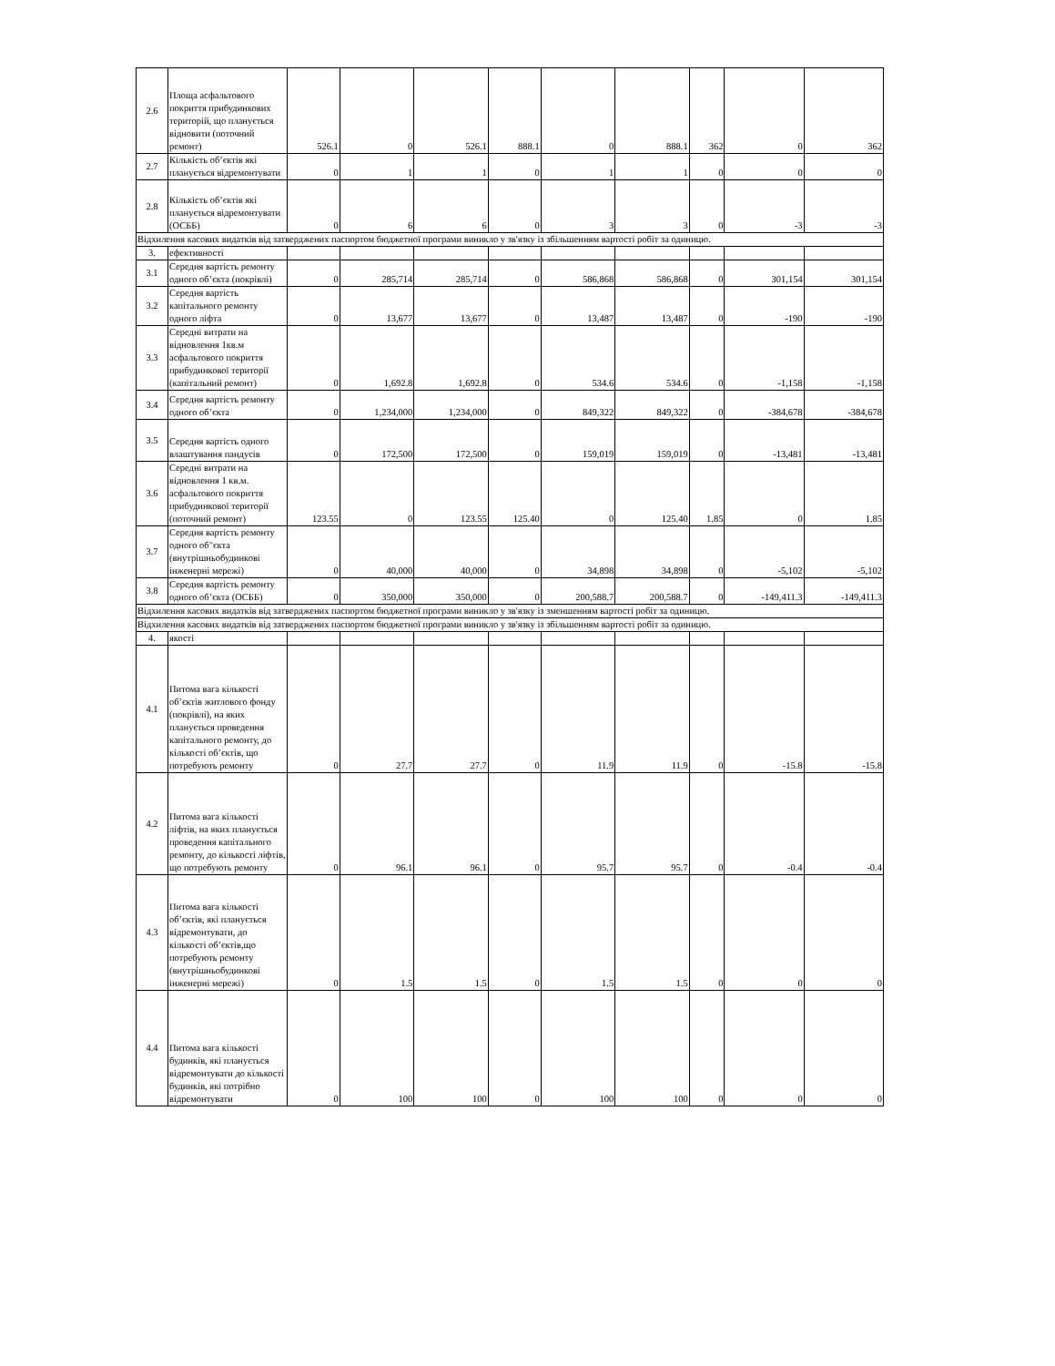| 2.6 | Площа асфальтового покриття прибудинкових територій, що планується відновити (поточний ремонт) | 526.1 | 0 | 526.1 | 888.1 | 0 | 888.1 | 362 | 0 | 362 |
| 2.7 | Кількість об’єктів які планується відремонтувати | 0 | 1 | 1 | 0 | 1 | 1 | 0 | 0 | 0 |
| 2.8 | Кількість об’єктів які планується відремонтувати (ОСББ) | 0 | 6 | 6 | 0 | 3 | 3 | 0 | -3 | -3 |
| Відхилення касових видатків від затверджених паспортом бюджетної програми виникло у зв'язку із збільшенням вартості робіт за одиницю. | | | | | | | | | | |
| 3. | ефективності | | | | | | | | | |
| 3.1 | Середня вартість ремонту одного об’єкта (покрівлі) | 0 | 285,714 | 285,714 | 0 | 586,868 | 586,868 | 0 | 301,154 | 301,154 |
| 3.2 | Середня вартість капітального ремонту одного ліфта | 0 | 13,677 | 13,677 | 0 | 13,487 | 13,487 | 0 | -190 | -190 |
| 3.3 | Середні витрати на відновлення 1кв.м асфальтового покриття прибудинкової території (капітальний ремонт) | 0 | 1,692.8 | 1,692.8 | 0 | 534.6 | 534.6 | 0 | -1,158 | -1,158 |
| 3.4 | Середня вартість ремонту одного об’єкта | 0 | 1,234,000 | 1,234,000 | 0 | 849,322 | 849,322 | 0 | -384,678 | -384,678 |
| 3.5 | Середня вартість одного влаштування пандусів | 0 | 172,500 | 172,500 | 0 | 159,019 | 159,019 | 0 | -13,481 | -13,481 |
| 3.6 | Середні витрати на відновлення 1 кв.м. асфальтового покриття прибудинкової території (поточний ремонт) | 123.55 | 0 | 123.55 | 125.40 | 0 | 125.40 | 1.85 | 0 | 1.85 |
| 3.7 | Середня вартість ремонту одного об"єкта (внутрішньобудинкові інженерні мережі) | 0 | 40,000 | 40,000 | 0 | 34,898 | 34,898 | 0 | -5,102 | -5,102 |
| 3.8 | Середня вартість ремонту одного об’єкта (ОСББ) | 0 | 350,000 | 350,000 | 0 | 200,588.7 | 200,588.7 | 0 | -149,411.3 | -149,411.3 |
| Відхилення касових видатків від затверджених паспортом бюджетної програми виникло у зв'язку із зменшенням вартості робіт за одиницю. | | | | | | | | | | |
| Відхилення касових видатків від затверджених паспортом бюджетної програми виникло у зв'язку із збільшенням вартості робіт за одиницю. | | | | | | | | | | |
| 4. | якості | | | | | | | | | |
| 4.1 | Питома вага кількості об’єктів житлового фонду (покрівлі), на яких планується проведення капітального ремонту, до кількості об’єктів, що потребують ремонту | 0 | 27.7 | 27.7 | 0 | 11.9 | 11.9 | 0 | -15.8 | -15.8 |
| 4.2 | Питома вага кількості ліфтів, на яких планується проведення капітального ремонту, до кількості ліфтів, що потребують ремонту | 0 | 96.1 | 96.1 | 0 | 95.7 | 95.7 | 0 | -0.4 | -0.4 |
| 4.3 | Питома вага кількості об’єктів, які планується відремонтувати, до кількості об’єктів,що потребують ремонту (внутрішньобудинкові інженерні мережі) | 0 | 1.5 | 1.5 | 0 | 1.5 | 1.5 | 0 | 0 | 0 |
| 4.4 | Питома вага кількості будинків, які планується відремонтувати до кількості будинків, які потрібно відремонтувати | 0 | 100 | 100 | 0 | 100 | 100 | 0 | 0 | 0 |